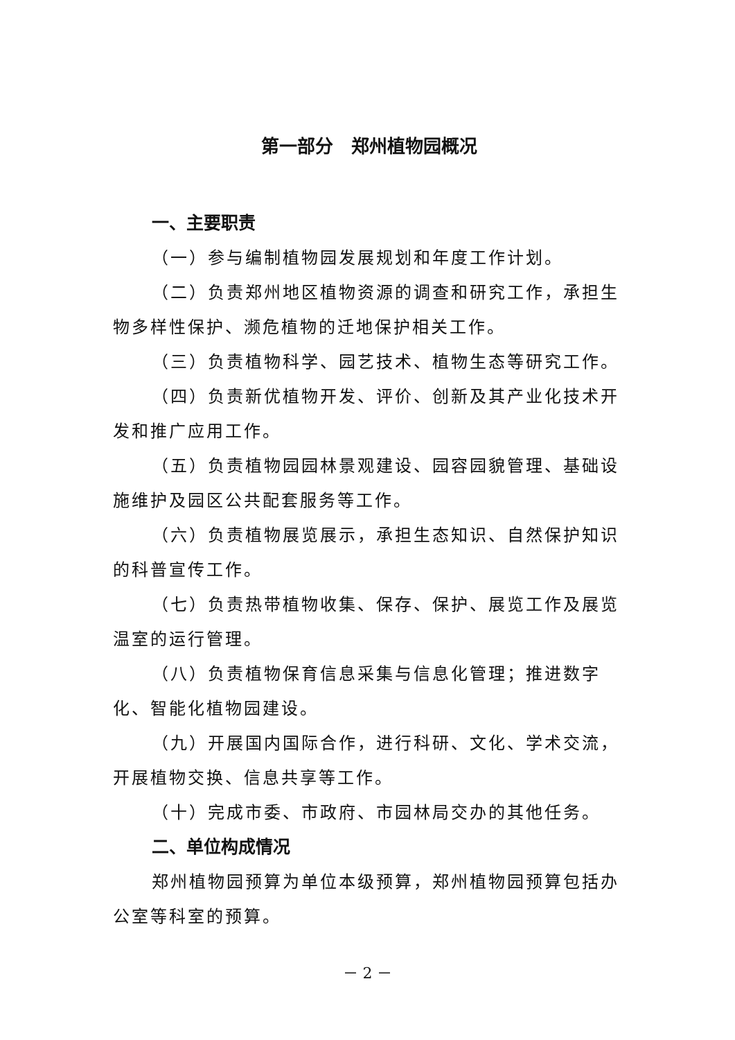第一部分　郑州植物园概况
一、主要职责
（一）参与编制植物园发展规划和年度工作计划。
（二）负责郑州地区植物资源的调查和研究工作，承担生物多样性保护、濒危植物的迁地保护相关工作。
（三）负责植物科学、园艺技术、植物生态等研究工作。
（四）负责新优植物开发、评价、创新及其产业化技术开发和推广应用工作。
（五）负责植物园园林景观建设、园容园貌管理、基础设施维护及园区公共配套服务等工作。
（六）负责植物展览展示，承担生态知识、自然保护知识的科普宣传工作。
（七）负责热带植物收集、保存、保护、展览工作及展览温室的运行管理。
（八）负责植物保育信息采集与信息化管理；推进数字化、智能化植物园建设。
（九）开展国内国际合作，进行科研、文化、学术交流，开展植物交换、信息共享等工作。
（十）完成市委、市政府、市园林局交办的其他任务。
二、单位构成情况
郑州植物园预算为单位本级预算，郑州植物园预算包括办公室等科室的预算。
－ 2 －